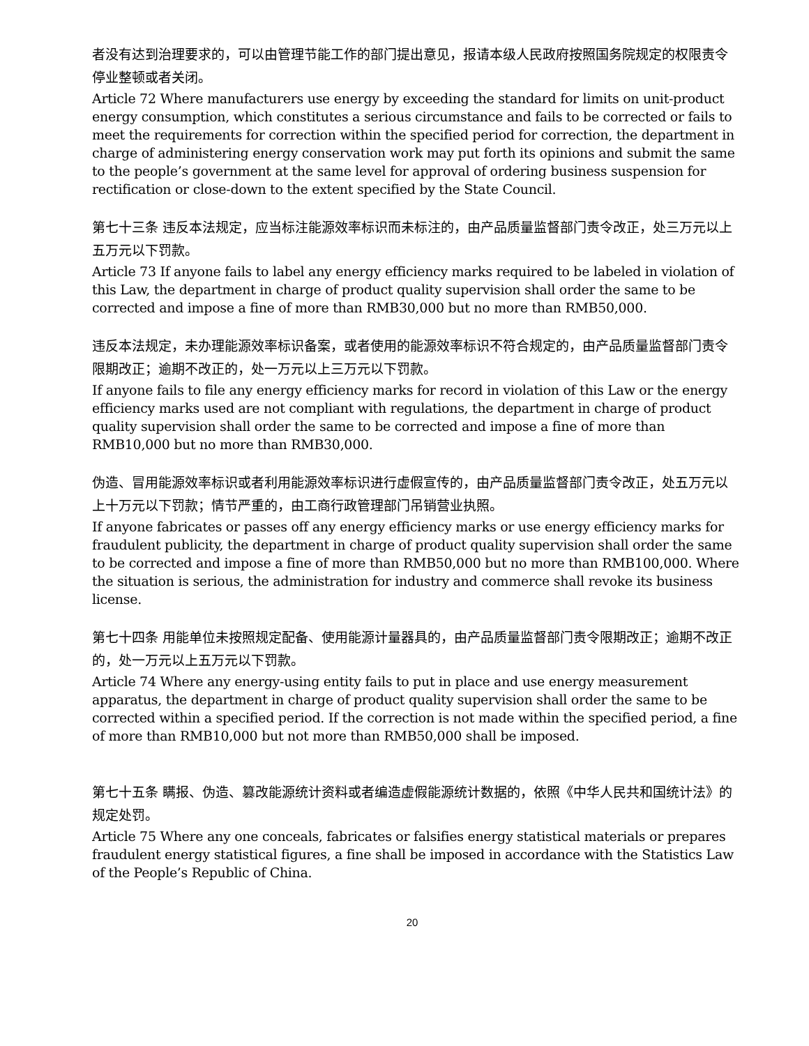者没有达到治理要求的，可以由管理节能工作的部门提出意见，报请本级人民政府按照国务院规定的权限责令停业整顿或者关闭。
Article 72 Where manufacturers use energy by exceeding the standard for limits on unit-product energy consumption, which constitutes a serious circumstance and fails to be corrected or fails to meet the requirements for correction within the specified period for correction, the department in charge of administering energy conservation work may put forth its opinions and submit the same to the people’s government at the same level for approval of ordering business suspension for rectification or close-down to the extent specified by the State Council.
第七十三条 违反本法规定，应当标注能源效率标识而未标注的，由产品质量监督部门责令改正，处三万元以上五万元以下罚款。
Article 73 If anyone fails to label any energy efficiency marks required to be labeled in violation of this Law, the department in charge of product quality supervision shall order the same to be corrected and impose a fine of more than RMB30,000 but no more than RMB50,000.
违反本法规定，未办理能源效率标识备案，或者使用的能源效率标识不符合规定的，由产品质量监督部门责令限期改正；逾期不改正的，处一万元以上三万元以下罚款。
If anyone fails to file any energy efficiency marks for record in violation of this Law or the energy efficiency marks used are not compliant with regulations, the department in charge of product quality supervision shall order the same to be corrected and impose a fine of more than RMB10,000 but no more than RMB30,000.
伪造、冒用能源效率标识或者利用能源效率标识进行虚假宣传的，由产品质量监督部门责令改正，处五万元以上十万元以下罚款；情节严重的，由工商行政管理部门吊销营业执照。
If anyone fabricates or passes off any energy efficiency marks or use energy efficiency marks for fraudulent publicity, the department in charge of product quality supervision shall order the same to be corrected and impose a fine of more than RMB50,000 but no more than RMB100,000. Where the situation is serious, the administration for industry and commerce shall revoke its business license.
第七十四条 用能单位未按照规定配备、使用能源计量器具的，由产品质量监督部门责令限期改正；逾期不改正的，处一万元以上五万元以下罚款。
Article 74 Where any energy-using entity fails to put in place and use energy measurement apparatus, the department in charge of product quality supervision shall order the same to be corrected within a specified period. If the correction is not made within the specified period, a fine of more than RMB10,000 but not more than RMB50,000 shall be imposed.
第七十五条 瞒报、伪造、篡改能源统计资料或者编造虚假能源统计数据的，依照《中华人民共和国统计法》的规定处罚。
Article 75 Where any one conceals, fabricates or falsifies energy statistical materials or prepares fraudulent energy statistical figures, a fine shall be imposed in accordance with the Statistics Law of the People’s Republic of China.
20